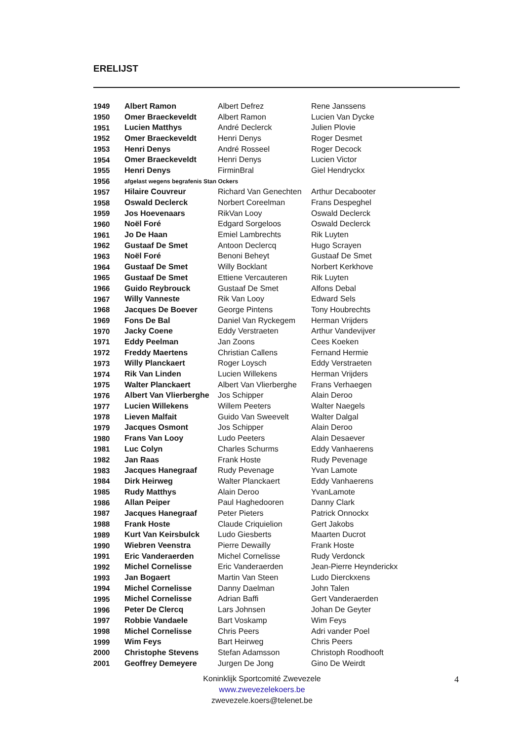ERELIJST
| 1949 | Albert Ramon | Albert Defrez | Rene Janssens |
| 1950 | Omer Braeckeveldt | Albert Ramon | Lucien Van Dycke |
| 1951 | Lucien Matthys | André Declerck | Julien Plovie |
| 1952 | Omer Braeckeveldt | Henri Denys | Roger Desmet |
| 1953 | Henri Denys | André Rosseel | Roger Decock |
| 1954 | Omer Braeckeveldt | Henri Denys | Lucien Victor |
| 1955 | Henri Denys | FirminBral | Giel Hendryckx |
| 1956 | afgelast wegens begrafenis Stan Ockers | | |
| 1957 | Hilaire Couvreur | Richard Van Genechten | Arthur Decabooter |
| 1958 | Oswald Declerck | Norbert Coreelman | Frans Despeghel |
| 1959 | Jos Hoevenaars | RikVan Looy | Oswald Declerck |
| 1960 | Noël Foré | Edgard Sorgeloos | Oswald Declerck |
| 1961 | Jo De Haan | Emiel Lambrechts | Rik Luyten |
| 1962 | Gustaaf De Smet | Antoon Declercq | Hugo Scrayen |
| 1963 | Noël Foré | Benoni Beheyt | Gustaaf De Smet |
| 1964 | Gustaaf De Smet | Willy Bocklant | Norbert Kerkhove |
| 1965 | Gustaaf De Smet | Ettiene Vercauteren | Rik Luyten |
| 1966 | Guido Reybrouck | Gustaaf De Smet | Alfons Debal |
| 1967 | Willy Vanneste | Rik Van Looy | Edward Sels |
| 1968 | Jacques De Boever | George Pintens | Tony Houbrechts |
| 1969 | Fons De Bal | Daniel Van Ryckegem | Herman Vrijders |
| 1970 | Jacky Coene | Eddy Verstraeten | Arthur Vandevijver |
| 1971 | Eddy Peelman | Jan Zoons | Cees Koeken |
| 1972 | Freddy Maertens | Christian Callens | Fernand Hermie |
| 1973 | Willy Planckaert | Roger Loysch | Eddy Verstraeten |
| 1974 | Rik Van Linden | Lucien Willekens | Herman Vrijders |
| 1975 | Walter Planckaert | Albert Van Vlierberghe | Frans Verhaegen |
| 1976 | Albert Van Vlierberghe | Jos Schipper | Alain Deroo |
| 1977 | Lucien Willekens | Willem Peeters | Walter Naegels |
| 1978 | Lieven Malfait | Guido Van Sweevelt | Walter Dalgal |
| 1979 | Jacques Osmont | Jos Schipper | Alain Deroo |
| 1980 | Frans Van Looy | Ludo Peeters | Alain Desaever |
| 1981 | Luc Colyn | Charles Schurms | Eddy Vanhaerens |
| 1982 | Jan Raas | Frank Hoste | Rudy Pevenage |
| 1983 | Jacques Hanegraaf | Rudy Pevenage | Yvan Lamote |
| 1984 | Dirk Heirweg | Walter Planckaert | Eddy Vanhaerens |
| 1985 | Rudy Matthys | Alain Deroo | YvanLamote |
| 1986 | Allan Peiper | Paul Haghedooren | Danny Clark |
| 1987 | Jacques Hanegraaf | Peter Pieters | Patrick Onnockx |
| 1988 | Frank Hoste | Claude Criquielion | Gert Jakobs |
| 1989 | Kurt Van Keirsbulck | Ludo Giesberts | Maarten Ducrot |
| 1990 | Wiebren Veenstra | Pierre Dewailly | Frank Hoste |
| 1991 | Eric Vanderaerden | Michel Cornelisse | Rudy Verdonck |
| 1992 | Michel Cornelisse | Eric Vanderaerden | Jean-Pierre Heynderickx |
| 1993 | Jan Bogaert | Martin Van Steen | Ludo Dierckxens |
| 1994 | Michel Cornelisse | Danny Daelman | John Talen |
| 1995 | Michel Cornelisse | Adrian Baffi | Gert Vanderaerden |
| 1996 | Peter De Clercq | Lars Johnsen | Johan De Geyter |
| 1997 | Robbie Vandaele | Bart Voskamp | Wim Feys |
| 1998 | Michel Cornelisse | Chris Peers | Adri vander Poel |
| 1999 | Wim Feys | Bart Heirweg | Chris Peers |
| 2000 | Christophe Stevens | Stefan Adamsson | Christoph Roodhooft |
| 2001 | Geoffrey Demeyere | Jurgen De Jong | Gino De Weirdt |
Koninklijk Sportcomité Zwevezele
www.zwevezelekoers.be
zwevezele.koers@telenet.be
4